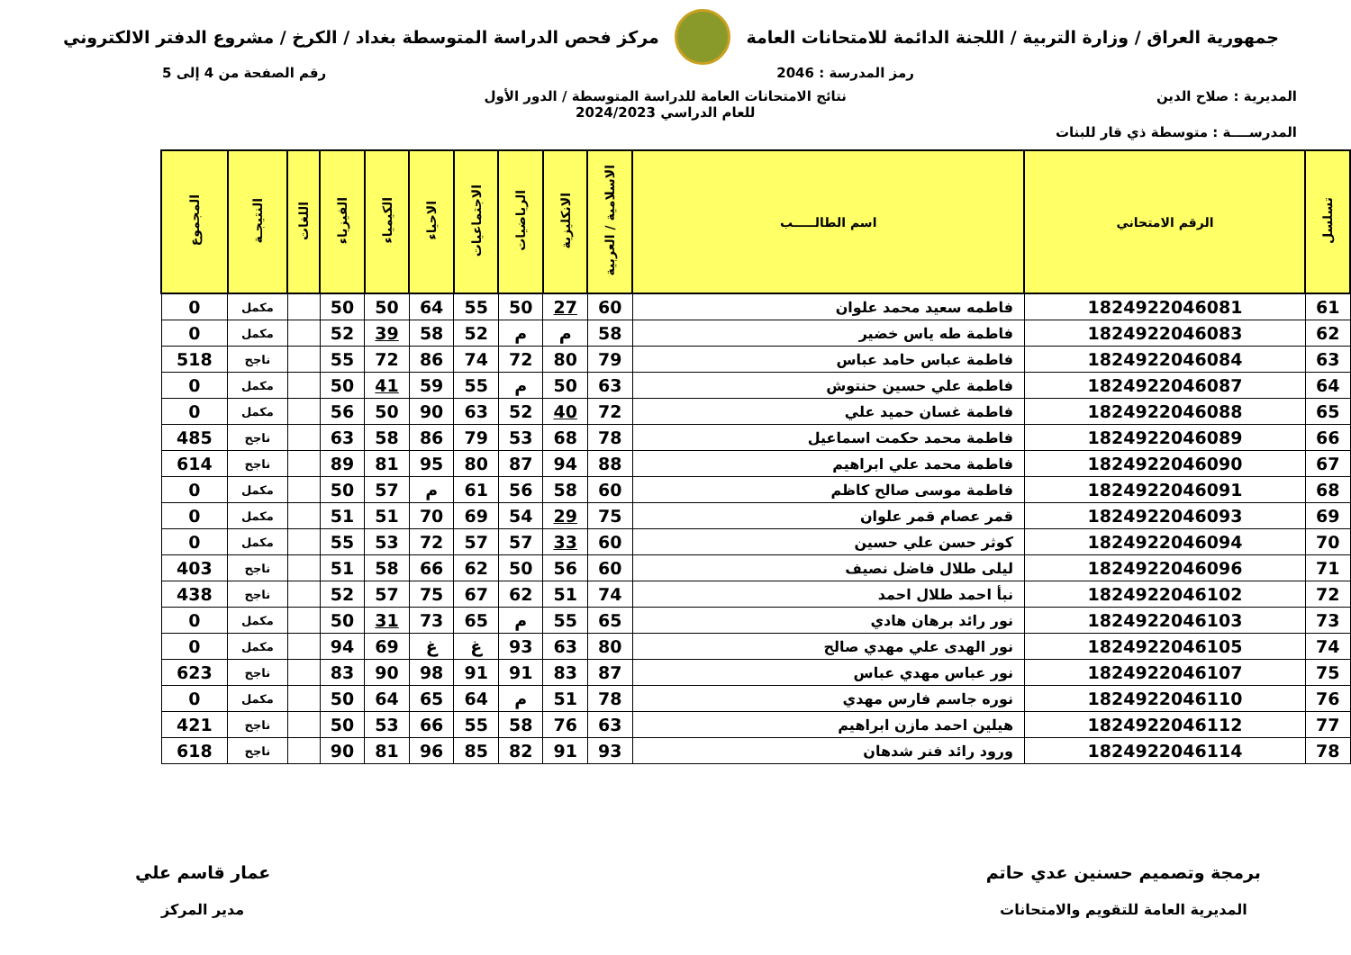جمهورية العراق / وزارة التربية / اللجنة الدائمة للامتحانات العامة
مركز فحص الدراسة المتوسطة بغداد / الكرخ / مشروع الدفتر الالكتروني
رمز المدرسة : 2046 رقم الصفحة من 4 إلى 5
المديرية : صلاح الدين نتائج الامتحانات العامة للدراسة المتوسطة / الدور الأول
للعام الدراسي 2024/2023
المدرســــة : متوسطة ذي قار للبنات
| تسلسل | الرقم الامتحاني | اسم الطالـــــب | الاسلامية / العربية | الانكليزية | الرياضيات | الاجتماعيات | الاحياء | الكيمياء | الفيزياء | اللغات | النتيجـة | المجموع |
| --- | --- | --- | --- | --- | --- | --- | --- | --- | --- | --- | --- | --- |
| 61 | 1824922046081 | فاطمه سعيد محمد علوان | 60 | 27 | 50 | 55 | 64 | 50 | 50 | | مكمل | 0 |
| 62 | 1824922046083 | فاطمة طه ياس خضير | 58 | م | م | 52 | 58 | 39 | 52 | | مكمل | 0 |
| 63 | 1824922046084 | فاطمة عباس حامد عباس | 79 | 80 | 72 | 74 | 86 | 72 | 55 | | ناجح | 518 |
| 64 | 1824922046087 | فاطمة علي حسين حنتوش | 63 | 50 | م | 55 | 59 | 41 | 50 | | مكمل | 0 |
| 65 | 1824922046088 | فاطمة غسان حميد علي | 72 | 40 | 52 | 63 | 90 | 50 | 56 | | مكمل | 0 |
| 66 | 1824922046089 | فاطمة محمد حكمت اسماعيل | 78 | 68 | 53 | 79 | 86 | 58 | 63 | | ناجح | 485 |
| 67 | 1824922046090 | فاطمة محمد علي ابراهيم | 88 | 94 | 87 | 80 | 95 | 81 | 89 | | ناجح | 614 |
| 68 | 1824922046091 | فاطمة موسى صالح كاظم | 60 | 58 | 56 | 61 | م | 57 | 50 | | مكمل | 0 |
| 69 | 1824922046093 | قمر عصام قمر علوان | 75 | 29 | 54 | 69 | 70 | 51 | 51 | | مكمل | 0 |
| 70 | 1824922046094 | كوثر حسن علي حسين | 60 | 33 | 57 | 57 | 72 | 53 | 55 | | مكمل | 0 |
| 71 | 1824922046096 | ليلى طلال فاضل نصيف | 60 | 56 | 50 | 62 | 66 | 58 | 51 | | ناجح | 403 |
| 72 | 1824922046102 | نبأ احمد طلال احمد | 74 | 51 | 62 | 67 | 75 | 57 | 52 | | ناجح | 438 |
| 73 | 1824922046103 | نور رائد برهان هادي | 65 | 55 | م | 65 | 73 | 31 | 50 | | مكمل | 0 |
| 74 | 1824922046105 | نور الهدى علي مهدي صالح | 80 | 63 | 93 | غ | غ | 69 | 94 | | مكمل | 0 |
| 75 | 1824922046107 | نور عباس مهدي عباس | 87 | 83 | 91 | 91 | 98 | 90 | 83 | | ناجح | 623 |
| 76 | 1824922046110 | نوره جاسم فارس مهدي | 78 | 51 | م | 64 | 65 | 64 | 50 | | مكمل | 0 |
| 77 | 1824922046112 | هيلين احمد مازن ابراهيم | 63 | 76 | 58 | 55 | 66 | 53 | 50 | | ناجح | 421 |
| 78 | 1824922046114 | ورود رائد فنر شدهان | 93 | 91 | 82 | 85 | 96 | 81 | 90 | | ناجح | 618 |
برمجة وتصميم حسنين عدي حاتم
المديرية العامة للتقويم والامتحانات
عمار قاسم علي
مدير المركز